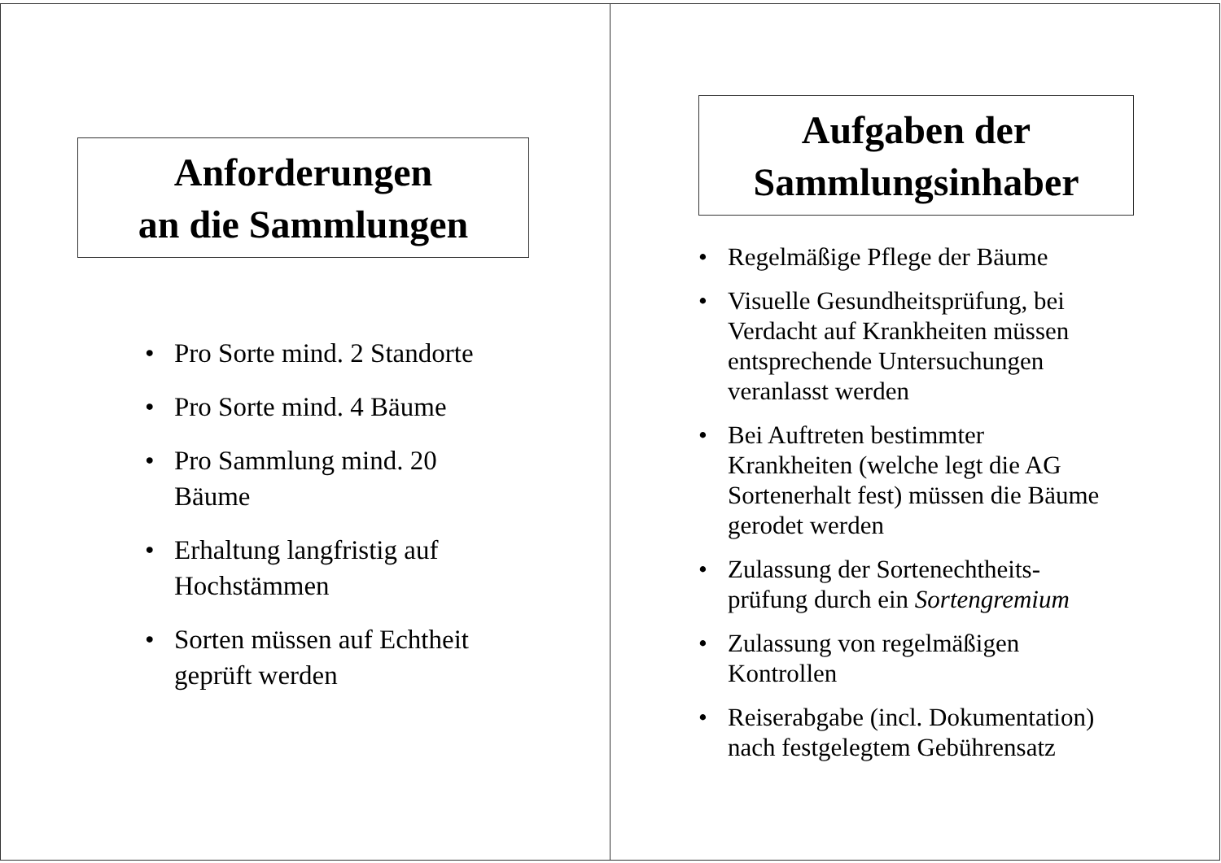Anforderungen
an die Sammlungen
• Pro Sorte mind. 2 Standorte
• Pro Sorte mind. 4 Bäume
• Pro Sammlung mind. 20
Bäume
• Erhaltung langfristig auf
Hochstämmen
• Sorten müssen auf Echtheit
geprüft werden
Aufgaben der
Sammlungsinhaber
• Regelmäßige Pflege der Bäume
• Visuelle Gesundheitsprüfung, bei
Verdacht auf Krankheiten müssen
entsprechende Untersuchungen
veranlasst werden
• Bei Auftreten bestimmter
Krankheiten (welche legt die AG
Sortenerhalt fest) müssen die Bäume
gerodet werden
• Zulassung der Sortenechtheits-
prüfung durch ein Sortengremium
• Zulassung von regelmäßigen
Kontrollen
• Reiserabgabe (incl. Dokumentation)
nach festgelegtem Gebührensatz